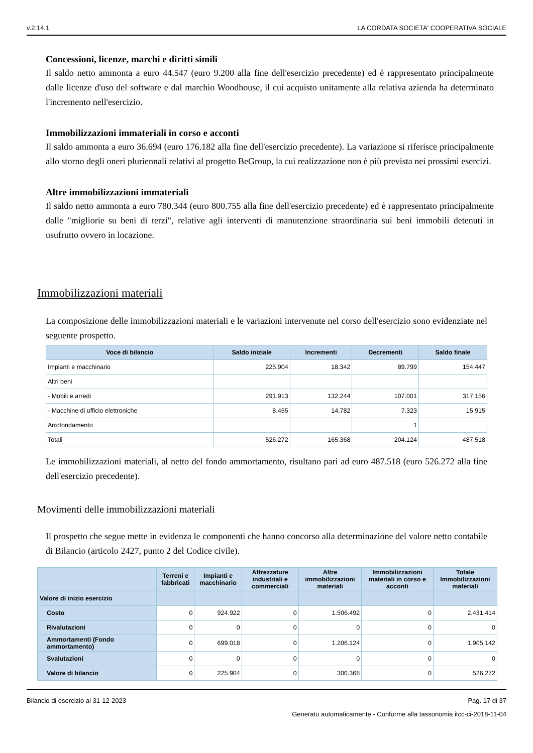v.2.14.1 LA CORDATA SOCIETA' COOPERATIVA SOCIALE
Concessioni, licenze, marchi e diritti simili
Il saldo netto ammonta a euro 44.547 (euro 9.200 alla fine dell'esercizio precedente) ed è rappresentato principalmente dalle licenze d'uso del software e dal marchio Woodhouse, il cui acquisto unitamente alla relativa azienda ha determinato l'incremento nell'esercizio.
Immobilizzazioni immateriali in corso e acconti
Il saldo ammonta a euro 36.694 (euro 176.182 alla fine dell'esercizio precedente). La variazione si riferisce principalmente allo storno degli oneri pluriennali relativi al progetto BeGroup, la cui realizzazione non è più prevista nei prossimi esercizi.
Altre immobilizzazioni immateriali
Il saldo netto ammonta a euro 780.344 (euro 800.755 alla fine dell'esercizio precedente) ed è rappresentato principalmente dalle "migliorie su beni di terzi", relative agli interventi di manutenzione straordinaria sui beni immobili detenuti in usufrutto ovvero in locazione.
Immobilizzazioni materiali
La composizione delle immobilizzazioni materiali e le variazioni intervenute nel corso dell'esercizio sono evidenziate nel seguente prospetto.
| Voce di bilancio | Saldo iniziale | Incrementi | Decrementi | Saldo finale |
| --- | --- | --- | --- | --- |
| Impianti e macchinario | 225.904 | 18.342 | 89.799 | 154.447 |
| Altri beni | | | | |
| - Mobili e arredi | 291.913 | 132.244 | 107.001 | 317.156 |
| - Macchine di ufficio elettroniche | 8.455 | 14.782 | 7.323 | 15.915 |
| Arrotondamento | | | 1 | |
| Totali | 526.272 | 165.368 | 204.124 | 487.518 |
Le immobilizzazioni materiali, al netto del fondo ammortamento, risultano pari ad euro 487.518 (euro 526.272 alla fine dell'esercizio precedente).
Movimenti delle immobilizzazioni materiali
Il prospetto che segue mette in evidenza le componenti che hanno concorso alla determinazione del valore netto contabile di Bilancio (articolo 2427, punto 2 del Codice civile).
| | Terreni e fabbricati | Impianti e macchinario | Attrezzature industriali e commerciali | Altre immobilizzazioni materiali | Immobilizzazioni materiali in corso e acconti | Totale Immobilizzazioni materiali |
| --- | --- | --- | --- | --- | --- | --- |
| Valore di inizio esercizio | | | | | | |
| Costo | 0 | 924.922 | 0 | 1.506.492 | 0 | 2.431.414 |
| Rivalutazioni | 0 | 0 | 0 | 0 | 0 | 0 |
| Ammortamenti (Fondo ammortamento) | 0 | 699.018 | 0 | 1.206.124 | 0 | 1.905.142 |
| Svalutazioni | 0 | 0 | 0 | 0 | 0 | 0 |
| Valore di bilancio | 0 | 225.904 | 0 | 300.368 | 0 | 526.272 |
Bilancio di esercizio al 31-12-2023 Pag. 17 di 37
Generato automaticamente - Conforme alla tassonomia itcc-ci-2018-11-04